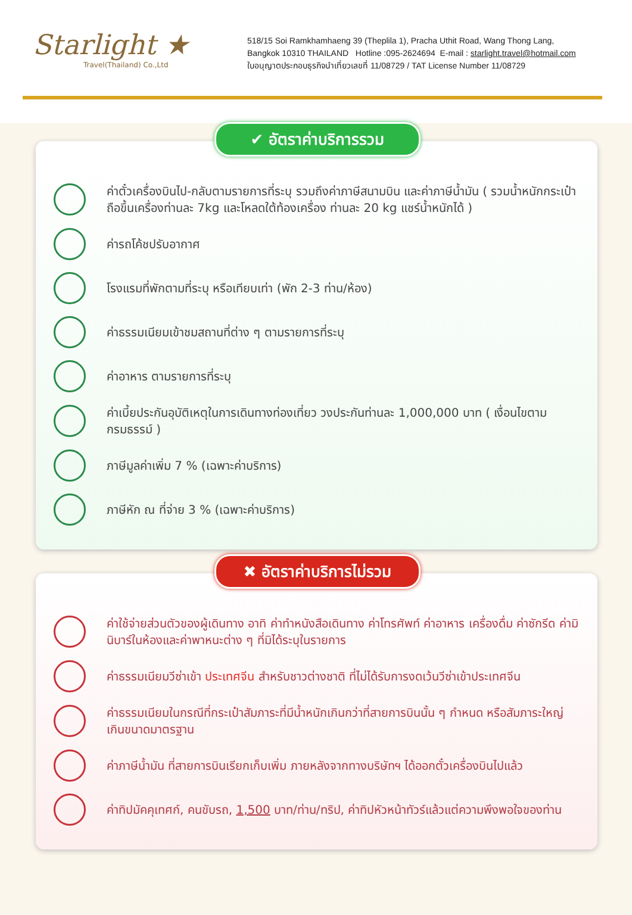Starlight ★
Travel(Thailand) Co.,Ltd
518/15 Soi Ramkhamhaeng 39 (Theplila 1), Pracha Uthit Road, Wang Thong Lang,
Bangkok 10310 THAILAND Hotline :095-2624694 E-mail : starlight.travel@hotmail.com
ใบอนุญาตประกอบธุรกิจนำเที่ยวเลขที่ 11/08729 / TAT License Number 11/08729
✔ อัตราค่าบริการรวม
ค่าตั๋วเครื่องบินไป-กลับตามรายการที่ระบุ รวมถึงค่าภาษีสนามบิน และค่าภาษีน้ำมัน ( รวมน้ำหนักกระเป๋าถือขึ้นเครื่องท่านละ 7kg และโหลดใต้ท้องเครื่อง ท่านละ 20 kg แชร์น้ำหนักได้ )
ค่ารถโค้ชปรับอากาศ
โรงแรมที่พักตามที่ระบุ หรือเทียบเท่า (พัก 2-3 ท่าน/ห้อง)
ค่าธรรมเนียมเข้าชมสถานที่ต่าง ๆ ตามรายการที่ระบุ
ค่าอาหาร ตามรายการที่ระบุ
ค่าเบี้ยประกันอุบัติเหตุในการเดินทางท่องเที่ยว วงประกันท่านละ 1,000,000 บาท ( เงื่อนไขตามกรมธรรม์ )
ภาษีมูลค่าเพิ่ม 7 % (เฉพาะค่าบริการ)
ภาษีหัก ณ ที่จ่าย 3 % (เฉพาะค่าบริการ)
✖ อัตราค่าบริการไม่รวม
ค่าใช้จ่ายส่วนตัวของผู้เดินทาง อาทิ ค่าทำหนังสือเดินทาง ค่าโทรศัพท์ ค่าอาหาร เครื่องดื่ม ค่าซักรีด ค่ามินิบาร์ในห้องและค่าพาหนะต่าง ๆ ที่มิได้ระบุในรายการ
ค่าธรรมเนียมวีซ่าเข้า ประเทศจีน สำหรับชาวต่างชาติ ที่ไม่ได้รับการงดเว้นวีซ่าเข้าประเทศจีน
ค่าธรรมเนียมในกรณีที่กระเป๋าสัมภาระที่มีน้ำหนักเกินกว่าที่สายการบินนั้น ๆ กำหนด หรือสัมภาระใหญ่เกินขนาดมาตรฐาน
ค่าภาษีน้ำมัน ที่สายการบินเรียกเก็บเพิ่ม ภายหลังจากทางบริษัทฯ ได้ออกตั๋วเครื่องบินไปแล้ว
ค่าทิปมัคคุเทศก์, คนขับรถ, 1,500 บาท/ท่าน/ทริป, ค่าทิปหัวหน้าทัวร์แล้วแต่ความพึงพอใจของท่าน